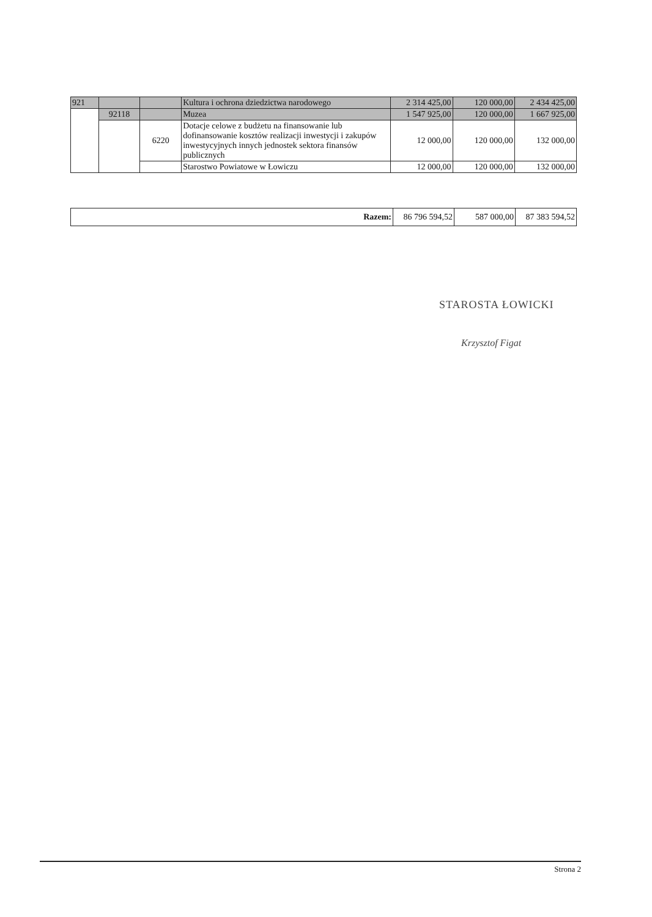| 921 | | | Kultura i ochrona dziedzictwa narodowego | 2 314 425,00 | 120 000,00 | 2 434 425,00 |
| | 92118 | | Muzea | 1 547 925,00 | 120 000,00 | 1 667 925,00 |
| | | 6220 | Dotacje celowe z budżetu na finansowanie lub dofinansowanie kosztów realizacji inwestycji i zakupów inwestycyjnych innych jednostek sektora finansów publicznych | 12 000,00 | 120 000,00 | 132 000,00 |
| | | | Starostwo Powiatowe w Łowiczu | 12 000,00 | 120 000,00 | 132 000,00 |
| Razem: | 86 796 594,52 | 587 000,00 | 87 383 594,52 |
STAROSTA ŁOWICKI
Krzysztof Figat
Strona 2